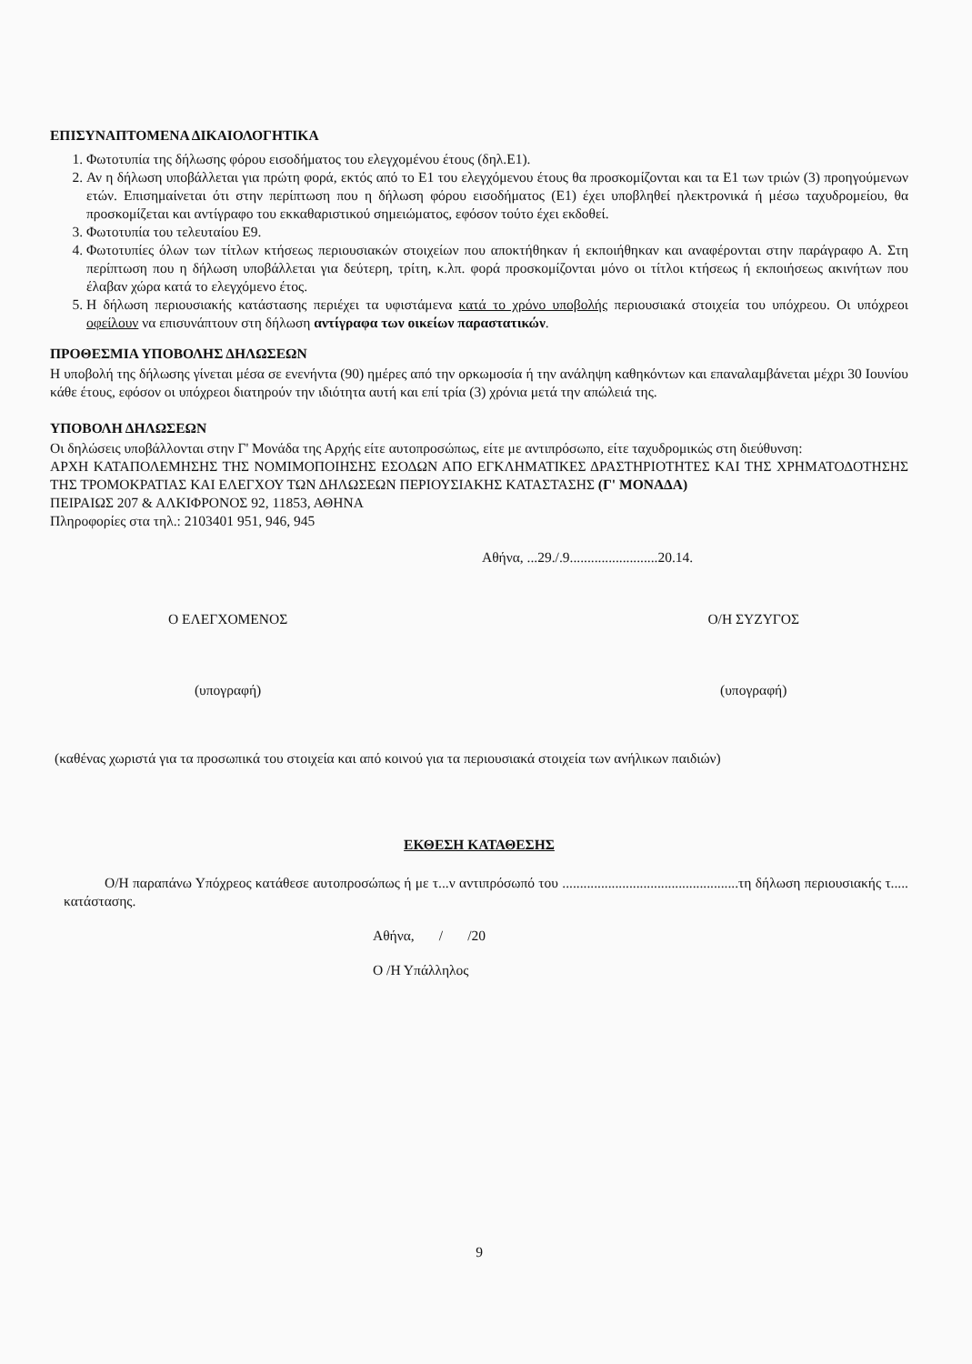ΕΠΙΣΥΝΑΠΤΟΜΕΝΑ ΔΙΚΑΙΟΛΟΓΗΤΙΚΑ
1. Φωτοτυπία της δήλωσης φόρου εισοδήματος του ελεγχομένου έτους (δηλ.Ε1).
2. Αν η δήλωση υποβάλλεται για πρώτη φορά, εκτός από το Ε1 του ελεγχόμενου έτους θα προσκομίζονται και τα Ε1 των τριών (3) προηγούμενων ετών. Επισημαίνεται ότι στην περίπτωση που η δήλωση φόρου εισοδήματος (Ε1) έχει υποβληθεί ηλεκτρονικά ή μέσω ταχυδρομείου, θα προσκομίζεται και αντίγραφο του εκκαθαριστικού σημειώματος, εφόσον τούτο έχει εκδοθεί.
3. Φωτοτυπία του τελευταίου Ε9.
4. Φωτοτυπίες όλων των τίτλων κτήσεως περιουσιακών στοιχείων που αποκτήθηκαν ή εκποιήθηκαν και αναφέρονται στην παράγραφο Α. Στη περίπτωση που η δήλωση υποβάλλεται για δεύτερη, τρίτη, κ.λπ. φορά προσκομίζονται μόνο οι τίτλοι κτήσεως ή εκποιήσεως ακινήτων που έλαβαν χώρα κατά το ελεγχόμενο έτος.
5. Η δήλωση περιουσιακής κατάστασης περιέχει τα υφιστάμενα κατά το χρόνο υποβολής περιουσιακά στοιχεία του υπόχρεου. Οι υπόχρεοι οφείλουν να επισυνάπτουν στη δήλωση αντίγραφα των οικείων παραστατικών.
ΠΡΟΘΕΣΜΙΑ ΥΠΟΒΟΛΗΣ ΔΗΛΩΣΕΩΝ
Η υποβολή της δήλωσης γίνεται μέσα σε ενενήντα (90) ημέρες από την ορκωμοσία ή την ανάληψη καθηκόντων και επαναλαμβάνεται μέχρι 30 Ιουνίου κάθε έτους, εφόσον οι υπόχρεοι διατηρούν την ιδιότητα αυτή και επί τρία (3) χρόνια μετά την απώλειά της.
ΥΠΟΒΟΛΗ ΔΗΛΩΣΕΩΝ
Οι δηλώσεις υποβάλλονται στην Γ' Μονάδα της Αρχής είτε αυτοπροσώπως, είτε με αντιπρόσωπο, είτε ταχυδρομικώς στη διεύθυνση:
ΑΡΧΗ ΚΑΤΑΠΟΛΕΜΗΣΗΣ ΤΗΣ ΝΟΜΙΜΟΠΟΙΗΣΗΣ ΕΣΟΔΩΝ ΑΠΟ ΕΓΚΛΗΜΑΤΙΚΕΣ ΔΡΑΣΤΗΡΙΟΤΗΤΕΣ ΚΑΙ ΤΗΣ ΧΡΗΜΑΤΟΔΟΤΗΣΗΣ ΤΗΣ ΤΡΟΜΟΚΡΑΤΙΑΣ ΚΑΙ ΕΛΕΓΧΟΥ ΤΩΝ ΔΗΛΩΣΕΩΝ ΠΕΡΙΟΥΣΙΑΚΗΣ ΚΑΤΑΣΤΑΣΗΣ (Γ' ΜΟΝΑΔΑ)
ΠΕΙΡΑΙΩΣ 207 & ΑΛΚΙΦΡΟΝΟΣ 92, 11853, ΑΘΗΝΑ
Πληροφορίες στα τηλ.: 2103401 951, 946, 945
Αθήνα, ...29./.9.........................20.14.
Ο ΕΛΕΓΧΟΜΕΝΟΣ
(υπογραφή)
Ο/Η ΣΥΖΥΓΟΣ
(υπογραφή)
(καθένας χωριστά για τα προσωπικά του στοιχεία και από κοινού για τα περιουσιακά στοιχεία των ανήλικων παιδιών)
ΕΚΘΕΣΗ ΚΑΤΑΘΕΣΗΣ
Ο/Η παραπάνω Υπόχρεος κατάθεσε αυτοπροσώπως ή με τ...ν αντιπρόσωπό του ..................................................τη δήλωση περιουσιακής τ..... κατάστασης.
Αθήνα, / /20
Ο /Η Υπάλληλος
9